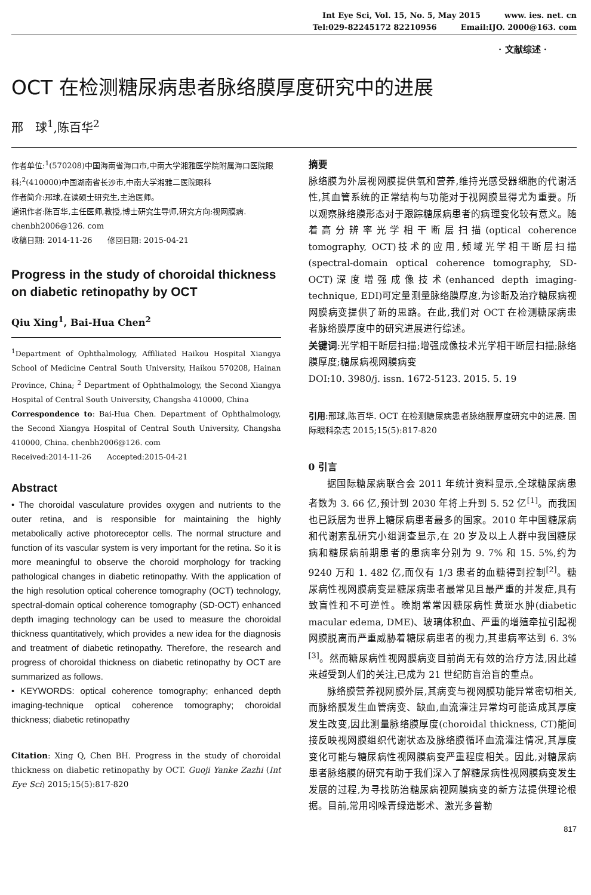Int Eye Sci, Vol. 15, No. 5, May 2015 www. ies. net. cn
Tel:029-82245172 82210956 Email:IJO. 2000@163. com
· 文献综述 ·
OCT 在检测糖尿病患者脉络膜厚度研究中的进展
邢　球<sup>1</sup>,陈百华<sup>2</sup>
作者单位:<sup>1</sup>(570208)中国海南省海口市,中南大学湘雅医学院附属海口医院眼科;<sup>2</sup>(410000)中国湖南省长沙市,中南大学湘雅二医院眼科
作者简介:邢球,在读硕士研究生,主治医师。
通讯作者:陈百华,主任医师,教授,博士研究生导师,研究方向:视网膜病. chenbh2006@126. com
收稿日期: 2014-11-26　　修回日期: 2015-04-21
Progress in the study of choroidal thickness on diabetic retinopathy by OCT
Qiu Xing<sup>1</sup>, Bai-Hua Chen<sup>2</sup>
<sup>1</sup> Department of Ophthalmology, Affiliated Haikou Hospital Xiangya School of Medicine Central South University, Haikou 570208, Hainan Province, China; <sup>2</sup> Department of Ophthalmology, the Second Xiangya Hospital of Central South University, Changsha 410000, China
Correspondence to: Bai-Hua Chen. Department of Ophthalmology, the Second Xiangya Hospital of Central South University, Changsha 410000, China. chenbh2006@126. com
Received:2014-11-26　　Accepted:2015-04-21
Abstract
• The choroidal vasculature provides oxygen and nutrients to the outer retina, and is responsible for maintaining the highly metabolically active photoreceptor cells. The normal structure and function of its vascular system is very important for the retina. So it is more meaningful to observe the choroid morphology for tracking pathological changes in diabetic retinopathy. With the application of the high resolution optical coherence tomography (OCT) technology, spectral-domain optical coherence tomography (SD-OCT) enhanced depth imaging technology can be used to measure the choroidal thickness quantitatively, which provides a new idea for the diagnosis and treatment of diabetic retinopathy. Therefore, the research and progress of choroidal thickness on diabetic retinopathy by OCT are summarized as follows.
• KEYWORDS: optical coherence tomography; enhanced depth imaging-technique optical coherence tomography; choroidal thickness; diabetic retinopathy
Citation: Xing Q, Chen BH. Progress in the study of choroidal thickness on diabetic retinopathy by OCT. Guoji Yanke Zazhi (Int Eye Sci) 2015;15(5):817-820
摘要
脉络膜为外层视网膜提供氧和营养,维持光感受器细胞的代谢活性,其血管系统的正常结构与功能对于视网膜显得尤为重要。所以观察脉络膜形态对于跟踪糖尿病患者的病理变化较有意义。随着高分辨率光学相干断层扫描(optical coherence tomography, OCT)技术的应用,频域光学相干断层扫描(spectral-domain optical coherence tomography, SD-OCT)深度增强成像技术(enhanced depth imaging-technique, EDI)可定量测量脉络膜厚度,为诊断及治疗糖尿病视网膜病变提供了新的思路。在此,我们对 OCT 在检测糖尿病患者脉络膜厚度中的研究进展进行综述。
关键词:光学相干断层扫描;增强成像技术光学相干断层扫描;脉络膜厚度;糖尿病视网膜病变
DOI:10. 3980/j. issn. 1672-5123. 2015. 5. 19
引用:邢球,陈百华. OCT 在检测糖尿病患者脉络膜厚度研究中的进展. 国际眼科杂志 2015;15(5):817-820
0 引言
据国际糖尿病联合会 2011 年统计资料显示,全球糖尿病患者数为 3. 66 亿,预计到 2030 年将上升到 5. 52 亿<sup>[1]</sup>。而我国也已跃居为世界上糖尿病患者最多的国家。2010 年中国糖尿病和代谢紊乱研究小组调查显示,在 20 岁及以上人群中我国糖尿病和糖尿病前期患者的患病率分别为 9. 7% 和 15. 5%,约为 9240 万和 1. 482 亿,而仅有 1/3 患者的血糖得到控制<sup>[2]</sup>。糖尿病性视网膜病变是糖尿病患者最常见且最严重的并发症,具有致盲性和不可逆性。晚期常常因糖尿病性黄斑水肿(diabetic macular edema, DME)、玻璃体积血、严重的增殖牵拉引起视网膜脱离而严重威胁着糖尿病患者的视力,其患病率达到 6. 3%<sup>[3]</sup>。然而糖尿病性视网膜病变目前尚无有效的治疗方法,因此越来越受到人们的关注,已成为 21 世纪防盲治盲的重点。
脉络膜营养视网膜外层,其病变与视网膜功能异常密切相关,而脉络膜发生血管病变、缺血,血流灌注异常均可能造成其厚度发生改变,因此测量脉络膜厚度(choroidal thickness, CT)能间接反映视网膜组织代谢状态及脉络膜循环血流灌注情况,其厚度变化可能与糖尿病性视网膜病变严重程度相关。因此,对糖尿病患者脉络膜的研究有助于我们深入了解糖尿病性视网膜病变发生发展的过程,为寻找防治糖尿病视网膜病变的新方法提供理论根据。目前,常用吲哚青绿造影术、激光多普勒
817